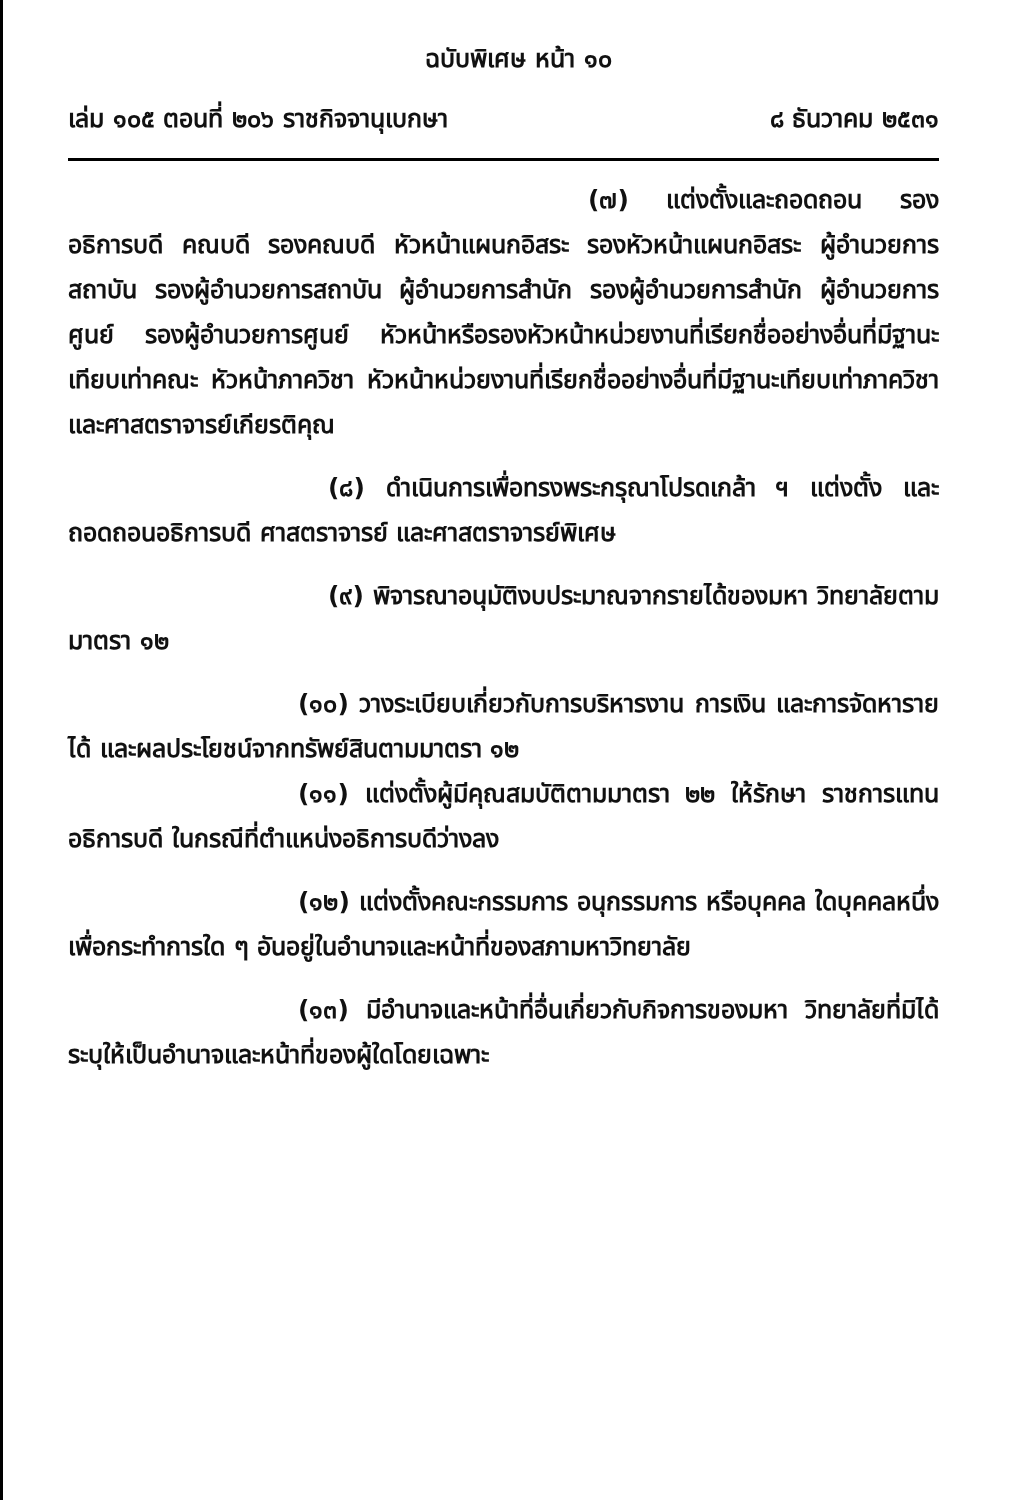ฉบับพิเศษ หน้า ๑๐
เล่ม ๑๐๕ ตอนที่ ๒๐๖ ราชกิจจานุเบกษา ๘ ธันวาคม ๒๕๓๑
(๗) แต่งตั้งและถอดถอน รองอธิการบดี คณบดี รองคณบดี หัวหน้าแผนกอิสระ รองหัวหน้าแผนกอิสระ ผู้อำนวยการสถาบัน รองผู้อำนวยการสถาบัน ผู้อำนวยการสำนัก รองผู้อำนวยการสำนัก ผู้อำนวยการศูนย์ รองผู้อำนวยการศูนย์ หัวหน้าหรือรองหัวหน้าหน่วยงานที่เรียกชื่ออย่างอื่นที่มีฐานะเทียบเท่าคณะ หัวหน้าภาควิชา หัวหน้าหน่วยงานที่เรียกชื่ออย่างอื่นที่มีฐานะเทียบเท่าภาควิชา และศาสตราจารย์เกียรติคุณ
(๘) ดำเนินการเพื่อทรงพระกรุณาโปรดเกล้า ฯ แต่งตั้ง และถอดถอนอธิการบดี ศาสตราจารย์ และศาสตราจารย์พิเศษ
(๙) พิจารณาอนุมัติงบประมาณจากรายได้ของมหา วิทยาลัยตามมาตรา ๑๒
(๑๐) วางระเบียบเกี่ยวกับการบริหารงาน การเงิน และการจัดหารายได้ และผลประโยชน์จากทรัพย์สินตามมาตรา ๑๒
(๑๑) แต่งตั้งผู้มีคุณสมบัติตามมาตรา ๒๒ ให้รักษา ราชการแทนอธิการบดี ในกรณีที่ตำแหน่งอธิการบดีว่างลง
(๑๒) แต่งตั้งคณะกรรมการ อนุกรรมการ หรือบุคคล ใดบุคคลหนึ่งเพื่อกระทำการใด ๆ อันอยู่ในอำนาจและหน้าที่ของสภามหาวิทยาลัย
(๑๓) มีอำนาจและหน้าที่อื่นเกี่ยวกับกิจการของมหา วิทยาลัยที่มิได้ระบุให้เป็นอำนาจและหน้าที่ของผู้ใดโดยเฉพาะ